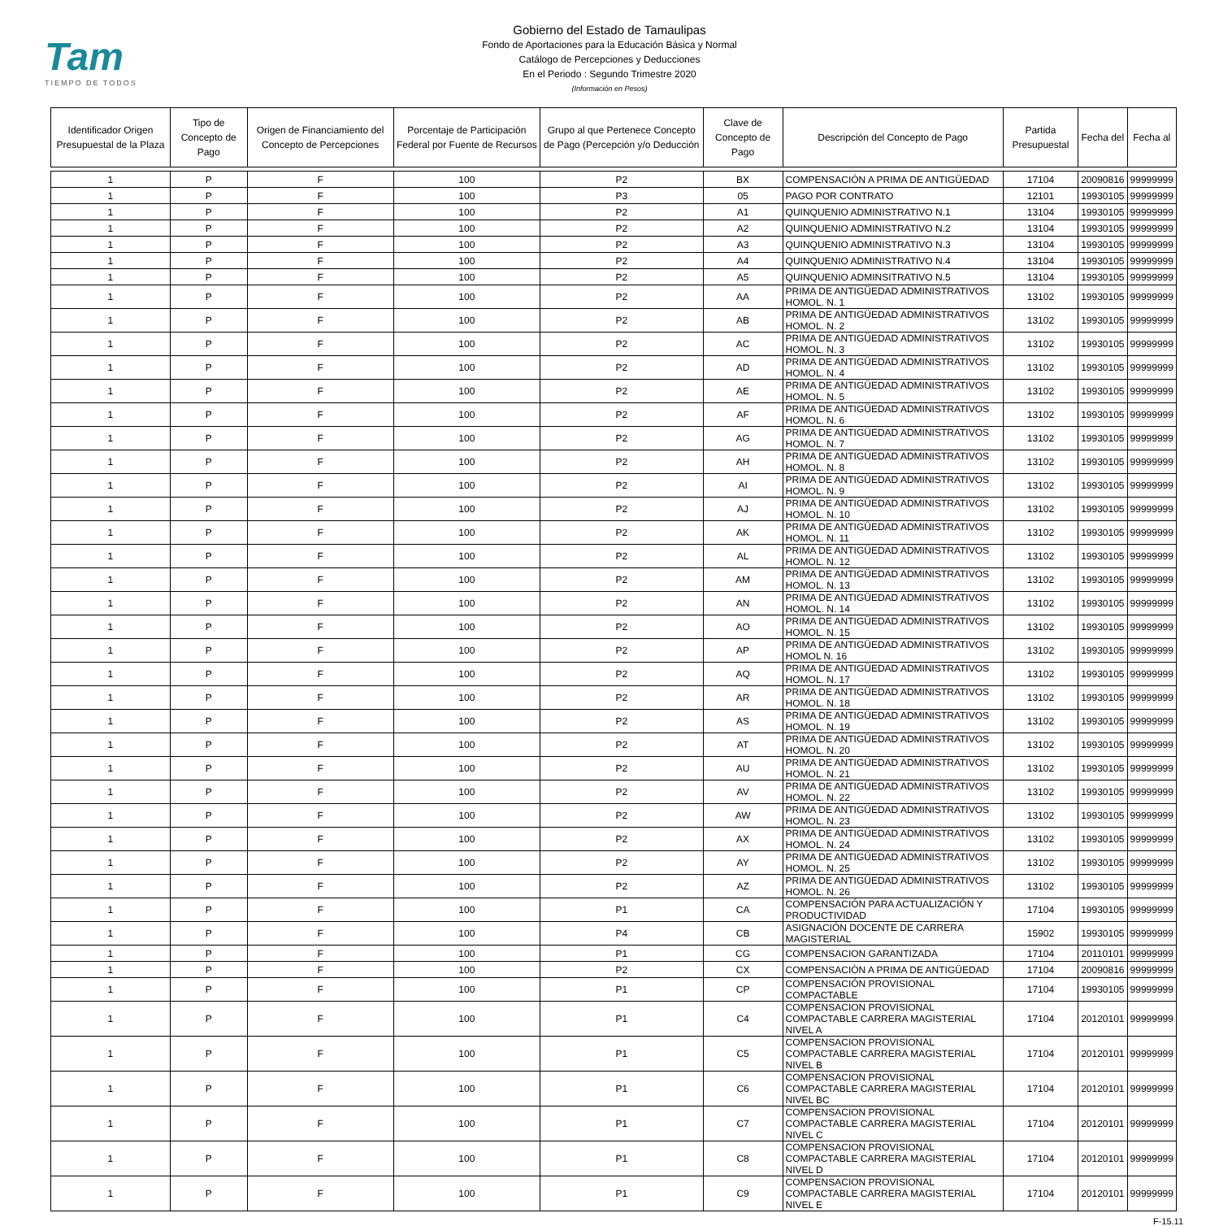Tam
TIEMPO DE TODOS
Gobierno del Estado de Tamaulipas
Fondo de Aportaciones para la Educación Básica y Normal
Catálogo de Percepciones y Deducciones
En el Periodo : Segundo Trimestre 2020
(Información en Pesos)
| Identificador Origen Presupuestal de la Plaza | Tipo de Concepto de Pago | Origen de Financiamiento del Concepto de Percepciones | Porcentaje de Participación Federal por Fuente de Recursos | Grupo al que Pertenece Concepto de Pago (Percepción y/o Deducción | Clave de Concepto de Pago | Descripción del Concepto de Pago | Partida Presupuestal | Fecha del | Fecha al |
| --- | --- | --- | --- | --- | --- | --- | --- | --- | --- |
| 1 | P | F | 100 | P2 | BX | COMPENSACIÓN A PRIMA DE ANTIGÜEDAD | 17104 | 20090816 | 99999999 |
| 1 | P | F | 100 | P3 | 05 | PAGO POR CONTRATO | 12101 | 19930105 | 99999999 |
| 1 | P | F | 100 | P2 | A1 | QUINQUENIO ADMINISTRATIVO N.1 | 13104 | 19930105 | 99999999 |
| 1 | P | F | 100 | P2 | A2 | QUINQUENIO ADMINISTRATIVO N.2 | 13104 | 19930105 | 99999999 |
| 1 | P | F | 100 | P2 | A3 | QUINQUENIO ADMINISTRATIVO N.3 | 13104 | 19930105 | 99999999 |
| 1 | P | F | 100 | P2 | A4 | QUINQUENIO ADMINISTRATIVO N.4 | 13104 | 19930105 | 99999999 |
| 1 | P | F | 100 | P2 | A5 | QUINQUENIO ADMINSITRATIVO N.5 | 13104 | 19930105 | 99999999 |
| 1 | P | F | 100 | P2 | AA | PRIMA DE ANTIGÜEDAD ADMINISTRATIVOS HOMOL. N. 1 | 13102 | 19930105 | 99999999 |
| 1 | P | F | 100 | P2 | AB | PRIMA DE ANTIGÜEDAD ADMINISTRATIVOS HOMOL. N. 2 | 13102 | 19930105 | 99999999 |
| 1 | P | F | 100 | P2 | AC | PRIMA DE ANTIGÜEDAD ADMINISTRATIVOS HOMOL. N. 3 | 13102 | 19930105 | 99999999 |
| 1 | P | F | 100 | P2 | AD | PRIMA DE ANTIGÜEDAD ADMINISTRATIVOS HOMOL. N. 4 | 13102 | 19930105 | 99999999 |
| 1 | P | F | 100 | P2 | AE | PRIMA DE ANTIGÜEDAD ADMINISTRATIVOS HOMOL. N. 5 | 13102 | 19930105 | 99999999 |
| 1 | P | F | 100 | P2 | AF | PRIMA DE ANTIGÜEDAD ADMINISTRATIVOS HOMOL. N. 6 | 13102 | 19930105 | 99999999 |
| 1 | P | F | 100 | P2 | AG | PRIMA DE ANTIGÜEDAD ADMINISTRATIVOS HOMOL. N. 7 | 13102 | 19930105 | 99999999 |
| 1 | P | F | 100 | P2 | AH | PRIMA DE ANTIGÜEDAD ADMINISTRATIVOS HOMOL. N. 8 | 13102 | 19930105 | 99999999 |
| 1 | P | F | 100 | P2 | AI | PRIMA DE ANTIGÜEDAD ADMINISTRATIVOS HOMOL. N. 9 | 13102 | 19930105 | 99999999 |
| 1 | P | F | 100 | P2 | AJ | PRIMA DE ANTIGÜEDAD ADMINISTRATIVOS HOMOL. N. 10 | 13102 | 19930105 | 99999999 |
| 1 | P | F | 100 | P2 | AK | PRIMA DE ANTIGÜEDAD ADMINISTRATIVOS HOMOL. N. 11 | 13102 | 19930105 | 99999999 |
| 1 | P | F | 100 | P2 | AL | PRIMA DE ANTIGÜEDAD ADMINISTRATIVOS HOMOL. N. 12 | 13102 | 19930105 | 99999999 |
| 1 | P | F | 100 | P2 | AM | PRIMA DE ANTIGÜEDAD ADMINISTRATIVOS HOMOL. N. 13 | 13102 | 19930105 | 99999999 |
| 1 | P | F | 100 | P2 | AN | PRIMA DE ANTIGÜEDAD ADMINISTRATIVOS HOMOL. N. 14 | 13102 | 19930105 | 99999999 |
| 1 | P | F | 100 | P2 | AO | PRIMA DE ANTIGÜEDAD ADMINISTRATIVOS HOMOL. N. 15 | 13102 | 19930105 | 99999999 |
| 1 | P | F | 100 | P2 | AP | PRIMA DE ANTIGÜEDAD ADMINISTRATIVOS HOMOL N. 16 | 13102 | 19930105 | 99999999 |
| 1 | P | F | 100 | P2 | AQ | PRIMA DE ANTIGÜEDAD ADMINISTRATIVOS HOMOL. N. 17 | 13102 | 19930105 | 99999999 |
| 1 | P | F | 100 | P2 | AR | PRIMA DE ANTIGÜEDAD ADMINISTRATIVOS HOMOL. N. 18 | 13102 | 19930105 | 99999999 |
| 1 | P | F | 100 | P2 | AS | PRIMA DE ANTIGÜEDAD ADMINISTRATIVOS HOMOL. N. 19 | 13102 | 19930105 | 99999999 |
| 1 | P | F | 100 | P2 | AT | PRIMA DE ANTIGÜEDAD ADMINISTRATIVOS HOMOL. N. 20 | 13102 | 19930105 | 99999999 |
| 1 | P | F | 100 | P2 | AU | PRIMA DE ANTIGÜEDAD ADMINISTRATIVOS HOMOL. N. 21 | 13102 | 19930105 | 99999999 |
| 1 | P | F | 100 | P2 | AV | PRIMA DE ANTIGÜEDAD ADMINISTRATIVOS HOMOL. N. 22 | 13102 | 19930105 | 99999999 |
| 1 | P | F | 100 | P2 | AW | PRIMA DE ANTIGÜEDAD ADMINISTRATIVOS HOMOL. N. 23 | 13102 | 19930105 | 99999999 |
| 1 | P | F | 100 | P2 | AX | PRIMA DE ANTIGÜEDAD ADMINISTRATIVOS HOMOL. N. 24 | 13102 | 19930105 | 99999999 |
| 1 | P | F | 100 | P2 | AY | PRIMA DE ANTIGÜEDAD ADMINISTRATIVOS HOMOL. N. 25 | 13102 | 19930105 | 99999999 |
| 1 | P | F | 100 | P2 | AZ | PRIMA DE ANTIGÜEDAD ADMINISTRATIVOS HOMOL. N. 26 | 13102 | 19930105 | 99999999 |
| 1 | P | F | 100 | P1 | CA | COMPENSACIÓN PARA ACTUALIZACIÓN Y PRODUCTIVIDAD | 17104 | 19930105 | 99999999 |
| 1 | P | F | 100 | P4 | CB | ASIGNACIÓN DOCENTE DE CARRERA MAGISTERIAL | 15902 | 19930105 | 99999999 |
| 1 | P | F | 100 | P1 | CG | COMPENSACION GARANTIZADA | 17104 | 20110101 | 99999999 |
| 1 | P | F | 100 | P2 | CX | COMPENSACIÒN A PRIMA DE ANTIGÜEDAD | 17104 | 20090816 | 99999999 |
| 1 | P | F | 100 | P1 | CP | COMPENSACIÓN PROVISIONAL COMPACTABLE | 17104 | 19930105 | 99999999 |
| 1 | P | F | 100 | P1 | C4 | COMPENSACION PROVISIONAL COMPACTABLE CARRERA MAGISTERIAL NIVEL A | 17104 | 20120101 | 99999999 |
| 1 | P | F | 100 | P1 | C5 | COMPENSACION PROVISIONAL COMPACTABLE CARRERA MAGISTERIAL NIVEL B | 17104 | 20120101 | 99999999 |
| 1 | P | F | 100 | P1 | C6 | COMPENSACION PROVISIONAL COMPACTABLE CARRERA MAGISTERIAL NIVEL BC | 17104 | 20120101 | 99999999 |
| 1 | P | F | 100 | P1 | C7 | COMPENSACION PROVISIONAL COMPACTABLE CARRERA MAGISTERIAL NIVEL C | 17104 | 20120101 | 99999999 |
| 1 | P | F | 100 | P1 | C8 | COMPENSACION PROVISIONAL COMPACTABLE CARRERA MAGISTERIAL NIVEL D | 17104 | 20120101 | 99999999 |
| 1 | P | F | 100 | P1 | C9 | COMPENSACION PROVISIONAL COMPACTABLE CARRERA MAGISTERIAL NIVEL E | 17104 | 20120101 | 99999999 |
F-15.11